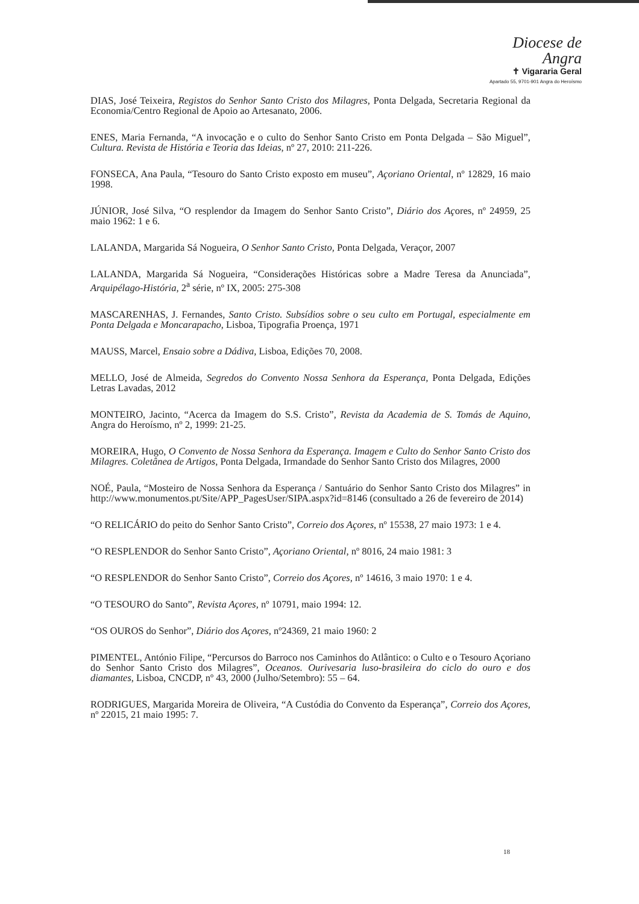Diocese de
Angra
✝ Vigararia Geral
Apartado 55, 9701-901 Angra do Heroísmo
DIAS, José Teixeira, Registos do Senhor Santo Cristo dos Milagres, Ponta Delgada, Secretaria Regional da Economia/Centro Regional de Apoio ao Artesanato, 2006.
ENES, Maria Fernanda, “A invocação e o culto do Senhor Santo Cristo em Ponta Delgada – São Miguel”, Cultura. Revista de História e Teoria das Ideias, nº 27, 2010: 211-226.
FONSECA, Ana Paula, “Tesouro do Santo Cristo exposto em museu”, Açoriano Oriental, nº 12829, 16 maio 1998.
JÚNIOR, José Silva, “O resplendor da Imagem do Senhor Santo Cristo”, Diário dos Açores, nº 24959, 25 maio 1962: 1 e 6.
LALANDA, Margarida Sá Nogueira, O Senhor Santo Cristo, Ponta Delgada, Veraçor, 2007
LALANDA, Margarida Sá Nogueira, “Considerações Históricas sobre a Madre Teresa da Anunciada”, Arquipélago-História, 2<sup>a</sup> série, nº IX, 2005: 275-308
MASCARENHAS, J. Fernandes, Santo Cristo. Subsídios sobre o seu culto em Portugal, especialmente em Ponta Delgada e Moncarapacho, Lisboa, Tipografia Proença, 1971
MAUSS, Marcel, Ensaio sobre a Dádiva, Lisboa, Edições 70, 2008.
MELLO, José de Almeida, Segredos do Convento Nossa Senhora da Esperança, Ponta Delgada, Edições Letras Lavadas, 2012
MONTEIRO, Jacinto, “Acerca da Imagem do S.S. Cristo”, Revista da Academia de S. Tomás de Aquino, Angra do Heroísmo, nº 2, 1999: 21-25.
MOREIRA, Hugo, O Convento de Nossa Senhora da Esperança. Imagem e Culto do Senhor Santo Cristo dos Milagres. Coletânea de Artigos, Ponta Delgada, Irmandade do Senhor Santo Cristo dos Milagres, 2000
NOÉ, Paula, “Mosteiro de Nossa Senhora da Esperança / Santuário do Senhor Santo Cristo dos Milagres” in http://www.monumentos.pt/Site/APP_PagesUser/SIPA.aspx?id=8146 (consultado a 26 de fevereiro de 2014)
“O RELICÁRIO do peito do Senhor Santo Cristo”, Correio dos Açores, nº 15538, 27 maio 1973: 1 e 4.
“O RESPLENDOR do Senhor Santo Cristo”, Açoriano Oriental, nº 8016, 24 maio 1981: 3
“O RESPLENDOR do Senhor Santo Cristo”, Correio dos Açores, nº 14616, 3 maio 1970: 1 e 4.
“O TESOURO do Santo”, Revista Açores, nº 10791, maio 1994: 12.
“OS OUROS do Senhor”, Diário dos Açores, nº24369, 21 maio 1960: 2
PIMENTEL, António Filipe, “Percursos do Barroco nos Caminhos do Atlântico: o Culto e o Tesouro Açoriano do Senhor Santo Cristo dos Milagres”, Oceanos. Ourivesaria luso-brasileira do ciclo do ouro e dos diamantes, Lisboa, CNCDP, nº 43, 2000 (Julho/Setembro): 55 – 64.
RODRIGUES, Margarida Moreira de Oliveira, “A Custódia do Convento da Esperança”, Correio dos Açores, nº 22015, 21 maio 1995: 7.
18